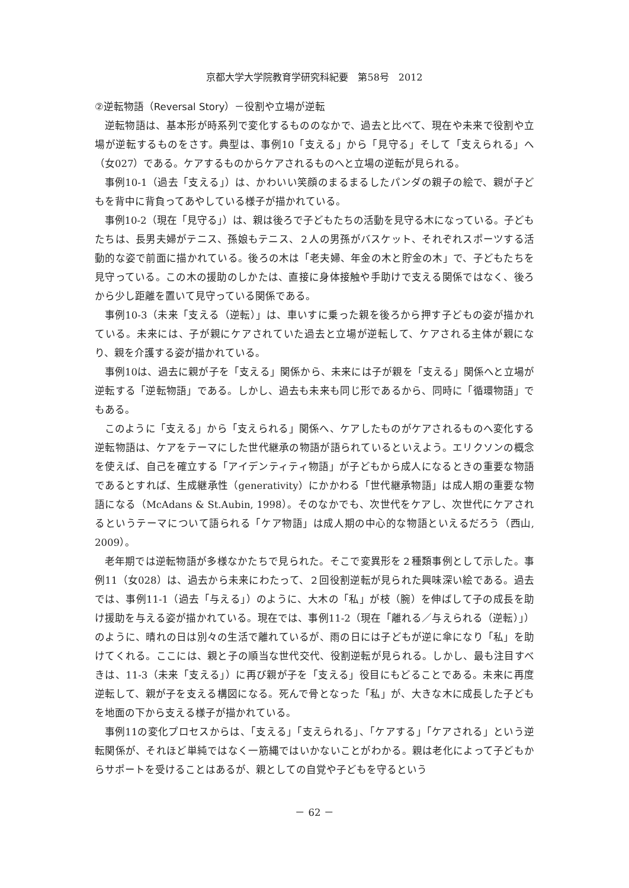京都大学大学院教育学研究科紀要　第58号　2012
②逆転物語（Reversal Story）－役割や立場が逆転
逆転物語は、基本形が時系列で変化するもののなかで、過去と比べて、現在や未来で役割や立場が逆転するものをさす。典型は、事例10「支える」から「見守る」そして「支えられる」へ（女027）である。ケアするものからケアされるものへと立場の逆転が見られる。
事例10-1（過去「支える」）は、かわいい笑顔のまるまるしたパンダの親子の絵で、親が子どもを背中に背負ってあやしている様子が描かれている。
事例10-2（現在「見守る」）は、親は後ろで子どもたちの活動を見守る木になっている。子どもたちは、長男夫婦がテニス、孫娘もテニス、２人の男孫がバスケット、それぞれスポーツする活動的な姿で前面に描かれている。後ろの木は「老夫婦、年金の木と貯金の木」で、子どもたちを見守っている。この木の援助のしかたは、直接に身体接触や手助けで支える関係ではなく、後ろから少し距離を置いて見守っている関係である。
事例10-3（未来「支える（逆転）」は、車いすに乗った親を後ろから押す子どもの姿が描かれている。未来には、子が親にケアされていた過去と立場が逆転して、ケアされる主体が親になり、親を介護する姿が描かれている。
事例10は、過去に親が子を「支える」関係から、未来には子が親を「支える」関係へと立場が逆転する「逆転物語」である。しかし、過去も未来も同じ形であるから、同時に「循環物語」でもある。
このように「支える」から「支えられる」関係へ、ケアしたものがケアされるものへ変化する逆転物語は、ケアをテーマにした世代継承の物語が語られているといえよう。エリクソンの概念を使えば、自己を確立する「アイデンティティ物語」が子どもから成人になるときの重要な物語であるとすれば、生成継承性（generativity）にかかわる「世代継承物語」は成人期の重要な物語になる（McAdans & St.Aubin, 1998）。そのなかでも、次世代をケアし、次世代にケアされるというテーマについて語られる「ケア物語」は成人期の中心的な物語といえるだろう（西山, 2009）。
老年期では逆転物語が多様なかたちで見られた。そこで変異形を２種類事例として示した。事例11（女028）は、過去から未来にわたって、２回役割逆転が見られた興味深い絵である。過去では、事例11-1（過去「与える」）のように、大木の「私」が枝（腕）を伸ばして子の成長を助け援助を与える姿が描かれている。現在では、事例11-2（現在「離れる／与えられる（逆転）」）のように、晴れの日は別々の生活で離れているが、雨の日には子どもが逆に傘になり「私」を助けてくれる。ここには、親と子の順当な世代交代、役割逆転が見られる。しかし、最も注目すべきは、11-3（未来「支える」）に再び親が子を「支える」役目にもどることである。未来に再度逆転して、親が子を支える構図になる。死んで骨となった「私」が、大きな木に成長した子どもを地面の下から支える様子が描かれている。
事例11の変化プロセスからは、「支える」「支えられる」、「ケアする」「ケアされる」という逆転関係が、それほど単純ではなく一筋縄ではいかないことがわかる。親は老化によって子どもからサポートを受けることはあるが、親としての自覚や子どもを守るという
－ 62 －